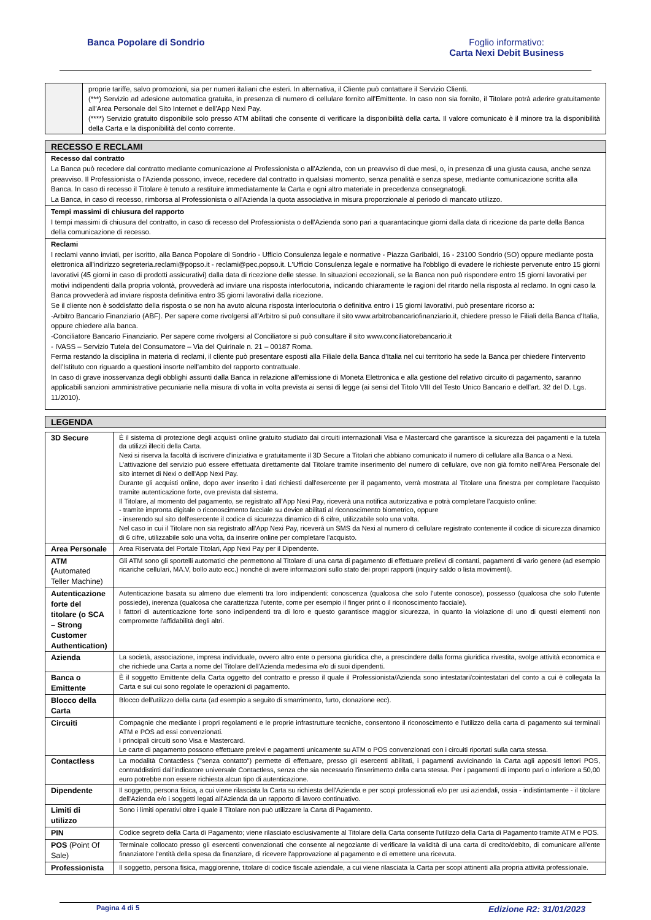Banca Popolare di Sondrio Foglio informativo:
Carta Nexi Debit Business
| | proprie tariffe, salvo promozioni, sia per numeri italiani che esteri. In alternativa, il Cliente può contattare il Servizio Clienti. (***) Servizio ad adesione automatica gratuita, in presenza di numero di cellulare fornito all'Emittente. In caso non sia fornito, il Titolare potrà aderire gratuitamente all'Area Personale del Sito Internet e dell'App Nexi Pay. (****) Servizio gratuito disponibile solo presso ATM abilitati che consente di verificare la disponibilità della carta. Il valore comunicato è il minore tra la disponibilità della Carta e la disponibilità del conto corrente. |
RECESSO E RECLAMI
Recesso dal contratto
La Banca può recedere dal contratto mediante comunicazione al Professionista o all'Azienda, con un preavviso di due mesi, o, in presenza di una giusta causa, anche senza preavviso. Il Professionista o l'Azienda possono, invece, recedere dal contratto in qualsiasi momento, senza penalità e senza spese, mediante comunicazione scritta alla Banca. In caso di recesso il Titolare è tenuto a restituire immediatamente la Carta e ogni altro materiale in precedenza consegnatogli.
La Banca, in caso di recesso, rimborsa al Professionista o all'Azienda la quota associativa in misura proporzionale al periodo di mancato utilizzo.
Tempi massimi di chiusura del rapporto
I tempi massimi di chiusura del contratto, in caso di recesso del Professionista o dell'Azienda sono pari a quarantacinque giorni dalla data di ricezione da parte della Banca della comunicazione di recesso.
Reclami
I reclami vanno inviati, per iscritto, alla Banca Popolare di Sondrio - Ufficio Consulenza legale e normative - Piazza Garibaldi, 16 - 23100 Sondrio (SO) oppure mediante posta elettronica all'indirizzo segreteria.reclami@popso.it - reclami@pec.popso.it. L'Ufficio Consulenza legale e normative ha l'obbligo di evadere le richieste pervenute entro 15 giorni lavorativi (45 giorni in caso di prodotti assicurativi) dalla data di ricezione delle stesse. In situazioni eccezionali, se la Banca non può rispondere entro 15 giorni lavorativi per motivi indipendenti dalla propria volontà, provvederà ad inviare una risposta interlocutoria, indicando chiaramente le ragioni del ritardo nella risposta al reclamo. In ogni caso la Banca provvederà ad inviare risposta definitiva entro 35 giorni lavorativi dalla ricezione.
Se il cliente non è soddisfatto della risposta o se non ha avuto alcuna risposta interlocutoria o definitiva entro i 15 giorni lavorativi, può presentare ricorso a:
-Arbitro Bancario Finanziario (ABF). Per sapere come rivolgersi all'Arbitro si può consultare il sito www.arbitrobancariofinanziario.it, chiedere presso le Filiali della Banca d'Italia, oppure chiedere alla banca.
-Conciliatore Bancario Finanziario. Per sapere come rivolgersi al Conciliatore si può consultare il sito www.conciliatorebancario.it
- IVASS – Servizio Tutela del Consumatore – Via del Quirinale n. 21 – 00187 Roma.
Ferma restando la disciplina in materia di reclami, il cliente può presentare esposti alla Filiale della Banca d'Italia nel cui territorio ha sede la Banca per chiedere l'intervento dell'Istituto con riguardo a questioni insorte nell'ambito del rapporto contrattuale.
In caso di grave inosservanza degli obblighi assunti dalla Banca in relazione all'emissione di Moneta Elettronica e alla gestione del relativo circuito di pagamento, saranno applicabili sanzioni amministrative pecuniarie nella misura di volta in volta prevista ai sensi di legge (ai sensi del Titolo VIII del Testo Unico Bancario e dell'art. 32 del D. Lgs. 11/2010).
LEGENDA
| 3D Secure | È il sistema di protezione degli acquisti online gratuito studiato dai circuiti internazionali Visa e Mastercard che garantisce la sicurezza dei pagamenti e la tutela da utilizzi illeciti della Carta. Nexi si riserva la facoltà di iscrivere d'iniziativa e gratuitamente il 3D Secure a Titolari che abbiano comunicato il numero di cellulare alla Banca o a Nexi. L'attivazione del servizio può essere effettuata direttamente dal Titolare tramite inserimento del numero di cellulare, ove non già fornito nell'Area Personale del sito internet di Nexi o dell'App Nexi Pay. Durante gli acquisti online, dopo aver inserito i dati richiesti dall'esercente per il pagamento, verrà mostrata al Titolare una finestra per completare l'acquisto tramite autenticazione forte, ove prevista dal sistema. Il Titolare, al momento del pagamento, se registrato all'App Nexi Pay, riceverà una notifica autorizzativa e potrà completare l'acquisto online: - tramite impronta digitale o riconoscimento facciale su device abilitati al riconoscimento biometrico, oppure - inserendo sul sito dell'esercente il codice di sicurezza dinamico di 6 cifre, utilizzabile solo una volta. Nel caso in cui il Titolare non sia registrato all'App Nexi Pay, riceverà un SMS da Nexi al numero di cellulare registrato contenente il codice di sicurezza dinamico di 6 cifre, utilizzabile solo una volta, da inserire online per completare l'acquisto. |
| Area Personale | Area Riservata del Portale Titolari, App Nexi Pay per il Dipendente. |
| ATM ( Automated Teller Machine) | Gli ATM sono gli sportelli automatici che permettono al Titolare di una carta di pagamento di effettuare prelievi di contanti, pagamenti di vario genere (ad esempio ricariche cellulari, MA.V, bollo auto ecc.) nonché di avere informazioni sullo stato dei propri rapporti (inquiry saldo o lista movimenti). |
| Autenticazione forte del titolare (o SCA – Strong Customer Authentication) | Autenticazione basata su almeno due elementi tra loro indipendenti: conoscenza (qualcosa che solo l'utente conosce), possesso (qualcosa che solo l'utente possiede), inerenza (qualcosa che caratterizza l'utente, come per esempio il finger print o il riconoscimento facciale). I fattori di autenticazione forte sono indipendenti tra di loro e questo garantisce maggior sicurezza, in quanto la violazione di uno di questi elementi non compromette l'affidabilità degli altri. |
| Azienda | La società, associazione, impresa individuale, ovvero altro ente o persona giuridica che, a prescindere dalla forma giuridica rivestita, svolge attività economica e che richiede una Carta a nome del Titolare dell'Azienda medesima e/o di suoi dipendenti. |
| Banca o Emittente | È il soggetto Emittente della Carta oggetto del contratto e presso il quale il Professionista/Azienda sono intestatari/cointestatari del conto a cui è collegata la Carta e sui cui sono regolate le operazioni di pagamento. |
| Blocco della Carta | Blocco dell'utilizzo della carta (ad esempio a seguito di smarrimento, furto, clonazione ecc). |
| Circuiti | Compagnie che mediante i propri regolamenti e le proprie infrastrutture tecniche, consentono il riconoscimento e l'utilizzo della carta di pagamento sui terminali ATM e POS ad essi convenzionati. I principali circuiti sono Visa e Mastercard. Le carte di pagamento possono effettuare prelevi e pagamenti unicamente su ATM o POS convenzionati con i circuiti riportati sulla carta stessa. |
| Contactless | La modalità Contactless ("senza contatto") permette di effettuare, presso gli esercenti abilitati, i pagamenti avvicinando la Carta agli appositi lettori POS, contraddistinti dall'indicatore universale Contactless, senza che sia necessario l'inserimento della carta stessa. Per i pagamenti di importo pari o inferiore a 50,00 euro potrebbe non essere richiesta alcun tipo di autenticazione. |
| Dipendente | Il soggetto, persona fisica, a cui viene rilasciata la Carta su richiesta dell'Azienda e per scopi professionali e/o per usi aziendali, ossia - indistintamente - il titolare dell'Azienda e/o i soggetti legati all'Azienda da un rapporto di lavoro continuativo. |
| Limiti di utilizzo | Sono i limiti operativi oltre i quale il Titolare non può utilizzare la Carta di Pagamento. |
| PIN | Codice segreto della Carta di Pagamento; viene rilasciato esclusivamente al Titolare della Carta consente l'utilizzo della Carta di Pagamento tramite ATM e POS. |
| POS (Point Of Sale) | Terminale collocato presso gli esercenti convenzionati che consente al negoziante di verificare la validità di una carta di credito/debito, di comunicare all'ente finanziatore l'entità della spesa da finanziare, di ricevere l'approvazione al pagamento e di emettere una ricevuta. |
| Professionista | Il soggetto, persona fisica, maggiorenne, titolare di codice fiscale aziendale, a cui viene rilasciata la Carta per scopi attinenti alla propria attività professionale. |
Pagina 4 di 5 Edizione R2: 31/01/2023